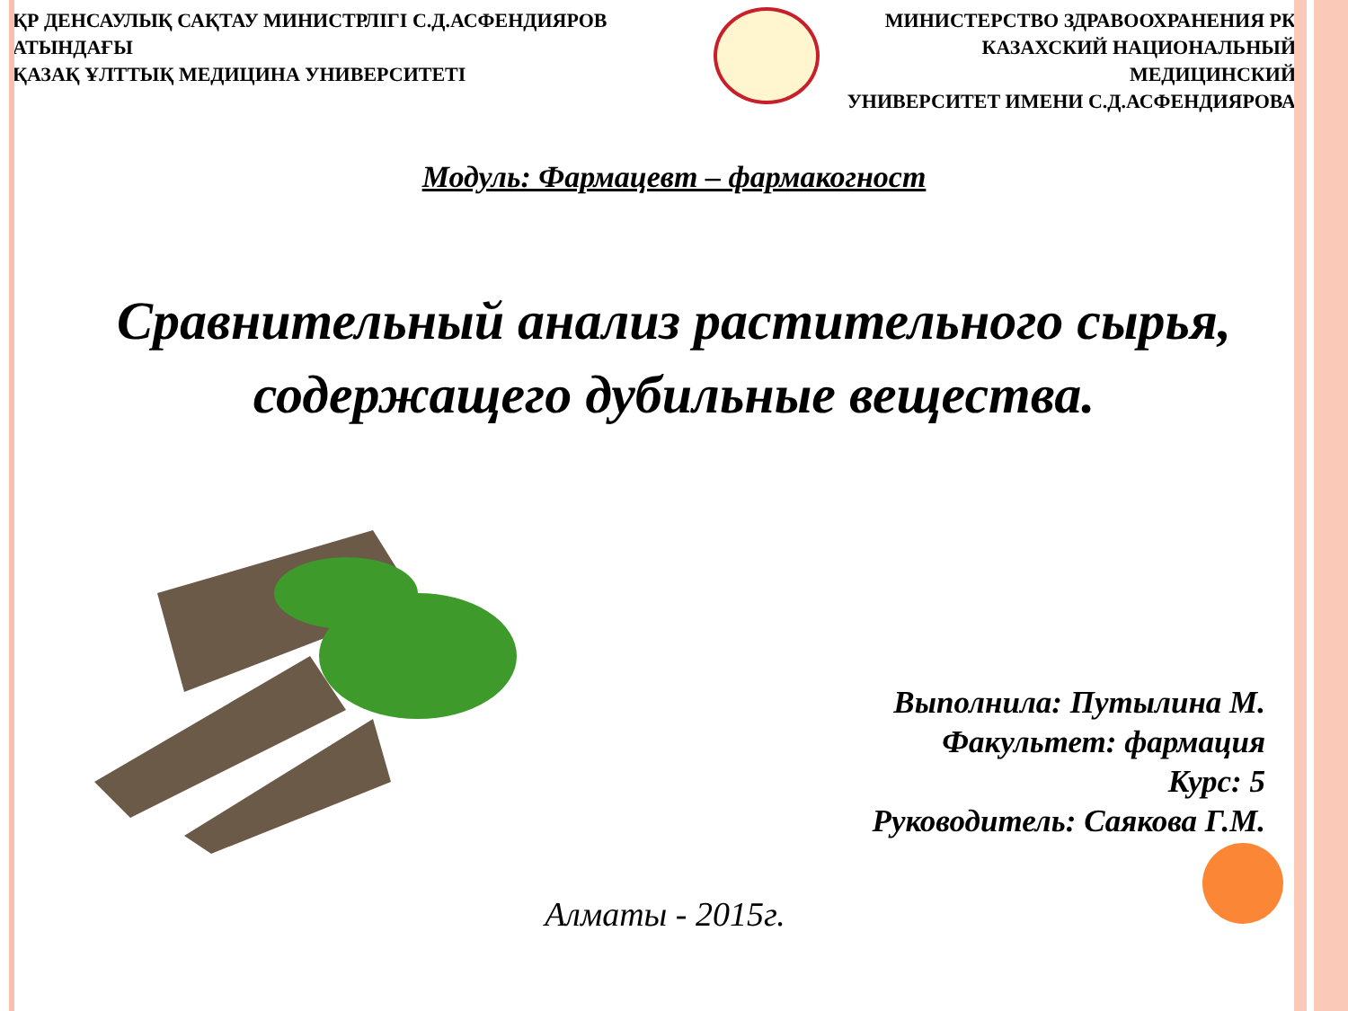ҚР ДЕНСАУЛЫҚ САҚТАУ МИНИСТРЛІГІ С.Д.АСФЕНДИЯРОВ АТЫНДАҒЫ
ҚАЗАҚ ҰЛТТЫҚ МЕДИЦИНА УНИВЕРСИТЕТІ
МИНИСТЕРСТВО ЗДРАВООХРАНЕНИЯ РК
КАЗАХСКИЙ НАЦИОНАЛЬНЫЙ МЕДИЦИНСКИЙ
УНИВЕРСИТЕТ ИМЕНИ С.Д.АСФЕНДИЯРОВА
Модуль: Фармацевт – фармакогност
Сравнительный анализ растительного сырья, содержащего дубильные вещества.
Выполнила: Путылина М.
Факультет: фармация
Курс: 5
Руководитель: Саякова Г.М.
Алматы - 2015г.